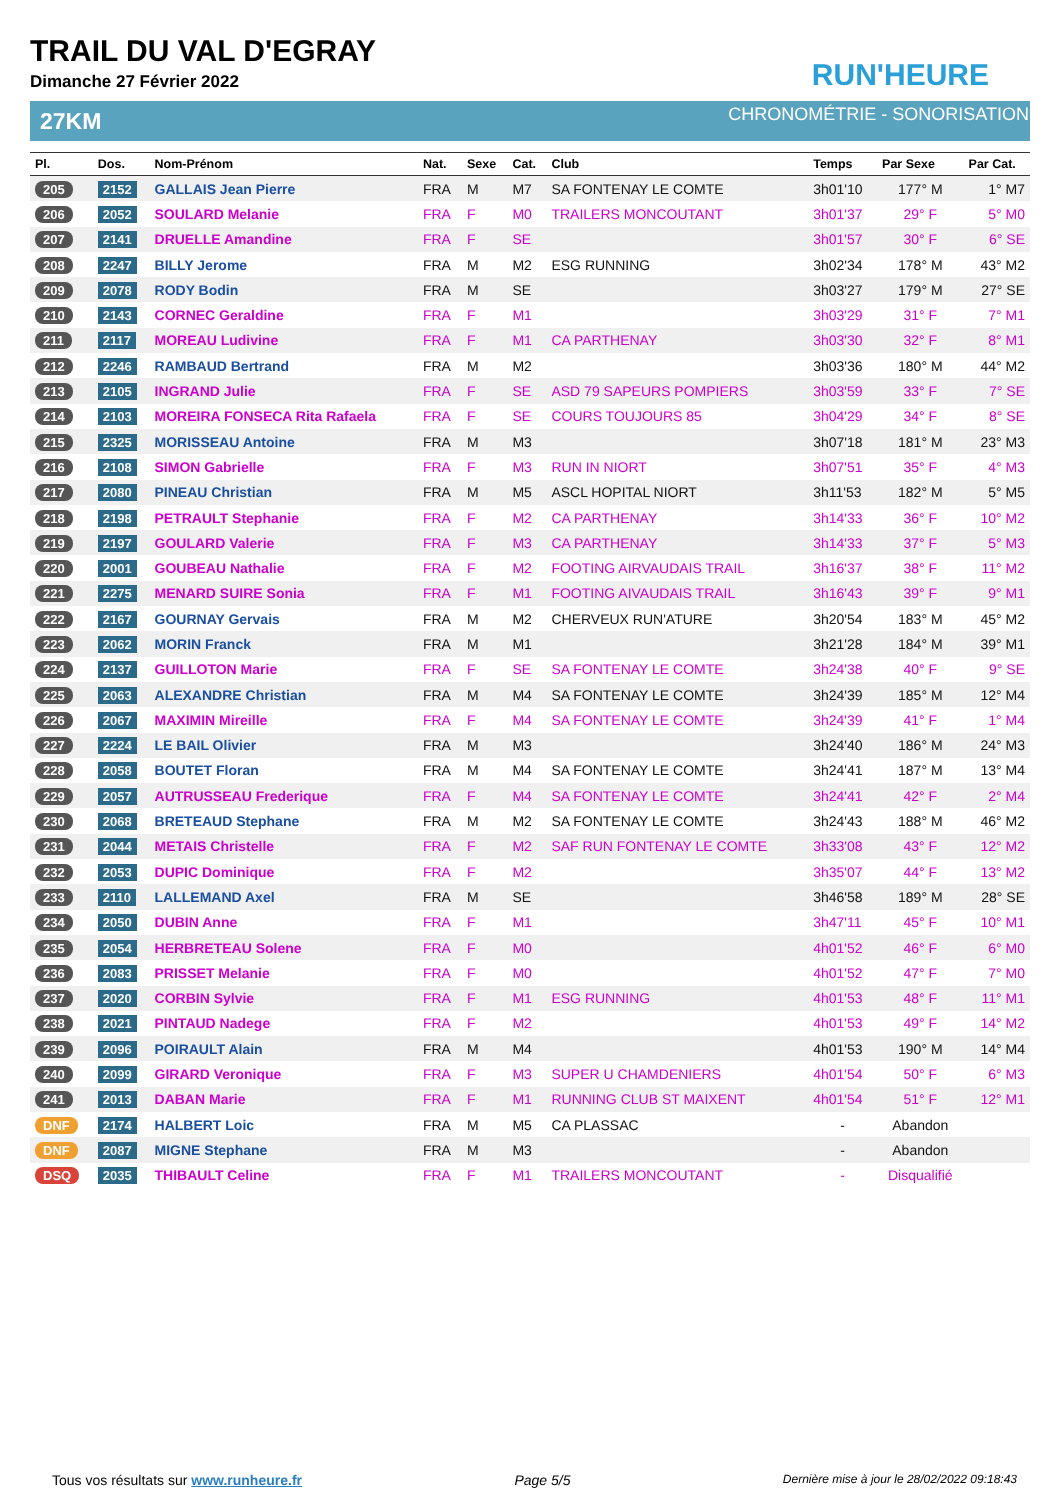TRAIL DU VAL D'EGRAY
Dimanche 27 Février 2022 RUN'HEURE
27KM CHRONOMÉTRIE - SONORISATION
| Pl. | Dos. | Nom-Prénom | Nat. | Sexe | Cat. | Club | Temps | Par Sexe | Par Cat. |
| --- | --- | --- | --- | --- | --- | --- | --- | --- | --- |
| 205 | 2152 | GALLAIS Jean Pierre | FRA | M | M7 | SA FONTENAY LE COMTE | 3h01'10 | 177° M | 1° M7 |
| 206 | 2052 | SOULARD Melanie | FRA | F | M0 | TRAILERS MONCOUTANT | 3h01'37 | 29° F | 5° M0 |
| 207 | 2141 | DRUELLE Amandine | FRA | F | SE | | 3h01'57 | 30° F | 6° SE |
| 208 | 2247 | BILLY Jerome | FRA | M | M2 | ESG RUNNING | 3h02'34 | 178° M | 43° M2 |
| 209 | 2078 | RODY Bodin | FRA | M | SE | | 3h03'27 | 179° M | 27° SE |
| 210 | 2143 | CORNEC Geraldine | FRA | F | M1 | | 3h03'29 | 31° F | 7° M1 |
| 211 | 2117 | MOREAU Ludivine | FRA | F | M1 | CA PARTHENAY | 3h03'30 | 32° F | 8° M1 |
| 212 | 2246 | RAMBAUD Bertrand | FRA | M | M2 | | 3h03'36 | 180° M | 44° M2 |
| 213 | 2105 | INGRAND Julie | FRA | F | SE | ASD 79 SAPEURS POMPIERS | 3h03'59 | 33° F | 7° SE |
| 214 | 2103 | MOREIRA FONSECA Rita Rafaela | FRA | F | SE | COURS TOUJOURS 85 | 3h04'29 | 34° F | 8° SE |
| 215 | 2325 | MORISSEAU Antoine | FRA | M | M3 | | 3h07'18 | 181° M | 23° M3 |
| 216 | 2108 | SIMON Gabrielle | FRA | F | M3 | RUN IN NIORT | 3h07'51 | 35° F | 4° M3 |
| 217 | 2080 | PINEAU Christian | FRA | M | M5 | ASCL HOPITAL NIORT | 3h11'53 | 182° M | 5° M5 |
| 218 | 2198 | PETRAULT Stephanie | FRA | F | M2 | CA PARTHENAY | 3h14'33 | 36° F | 10° M2 |
| 219 | 2197 | GOULARD Valerie | FRA | F | M3 | CA PARTHENAY | 3h14'33 | 37° F | 5° M3 |
| 220 | 2001 | GOUBEAU Nathalie | FRA | F | M2 | FOOTING AIRVAUDAIS TRAIL | 3h16'37 | 38° F | 11° M2 |
| 221 | 2275 | MENARD SUIRE Sonia | FRA | F | M1 | FOOTING AIVAUDAIS TRAIL | 3h16'43 | 39° F | 9° M1 |
| 222 | 2167 | GOURNAY Gervais | FRA | M | M2 | CHERVEUX RUN'ATURE | 3h20'54 | 183° M | 45° M2 |
| 223 | 2062 | MORIN Franck | FRA | M | M1 | | 3h21'28 | 184° M | 39° M1 |
| 224 | 2137 | GUILLOTON Marie | FRA | F | SE | SA FONTENAY LE COMTE | 3h24'38 | 40° F | 9° SE |
| 225 | 2063 | ALEXANDRE Christian | FRA | M | M4 | SA FONTENAY LE COMTE | 3h24'39 | 185° M | 12° M4 |
| 226 | 2067 | MAXIMIN Mireille | FRA | F | M4 | SA FONTENAY LE COMTE | 3h24'39 | 41° F | 1° M4 |
| 227 | 2224 | LE BAIL Olivier | FRA | M | M3 | | 3h24'40 | 186° M | 24° M3 |
| 228 | 2058 | BOUTET Floran | FRA | M | M4 | SA FONTENAY LE COMTE | 3h24'41 | 187° M | 13° M4 |
| 229 | 2057 | AUTRUSSEAU Frederique | FRA | F | M4 | SA FONTENAY LE COMTE | 3h24'41 | 42° F | 2° M4 |
| 230 | 2068 | BRETEAUD Stephane | FRA | M | M2 | SA FONTENAY LE COMTE | 3h24'43 | 188° M | 46° M2 |
| 231 | 2044 | METAIS Christelle | FRA | F | M2 | SAF RUN FONTENAY LE COMTE | 3h33'08 | 43° F | 12° M2 |
| 232 | 2053 | DUPIC Dominique | FRA | F | M2 | | 3h35'07 | 44° F | 13° M2 |
| 233 | 2110 | LALLEMAND Axel | FRA | M | SE | | 3h46'58 | 189° M | 28° SE |
| 234 | 2050 | DUBIN Anne | FRA | F | M1 | | 3h47'11 | 45° F | 10° M1 |
| 235 | 2054 | HERBRETEAU Solene | FRA | F | M0 | | 4h01'52 | 46° F | 6° M0 |
| 236 | 2083 | PRISSET Melanie | FRA | F | M0 | | 4h01'52 | 47° F | 7° M0 |
| 237 | 2020 | CORBIN Sylvie | FRA | F | M1 | ESG RUNNING | 4h01'53 | 48° F | 11° M1 |
| 238 | 2021 | PINTAUD Nadege | FRA | F | M2 | | 4h01'53 | 49° F | 14° M2 |
| 239 | 2096 | POIRAULT Alain | FRA | M | M4 | | 4h01'53 | 190° M | 14° M4 |
| 240 | 2099 | GIRARD Veronique | FRA | F | M3 | SUPER U CHAMDENIERS | 4h01'54 | 50° F | 6° M3 |
| 241 | 2013 | DABAN Marie | FRA | F | M1 | RUNNING CLUB ST MAIXENT | 4h01'54 | 51° F | 12° M1 |
| DNF | 2174 | HALBERT Loic | FRA | M | M5 | CA PLASSAC | - | Abandon | |
| DNF | 2087 | MIGNE Stephane | FRA | M | M3 | | - | Abandon | |
| DSQ | 2035 | THIBAULT Celine | FRA | F | M1 | TRAILERS MONCOUTANT | - | Disqualifié | |
Tous vos résultats sur www.runheure.fr Page 5/5 Dernière mise à jour le 28/02/2022 09:18:43